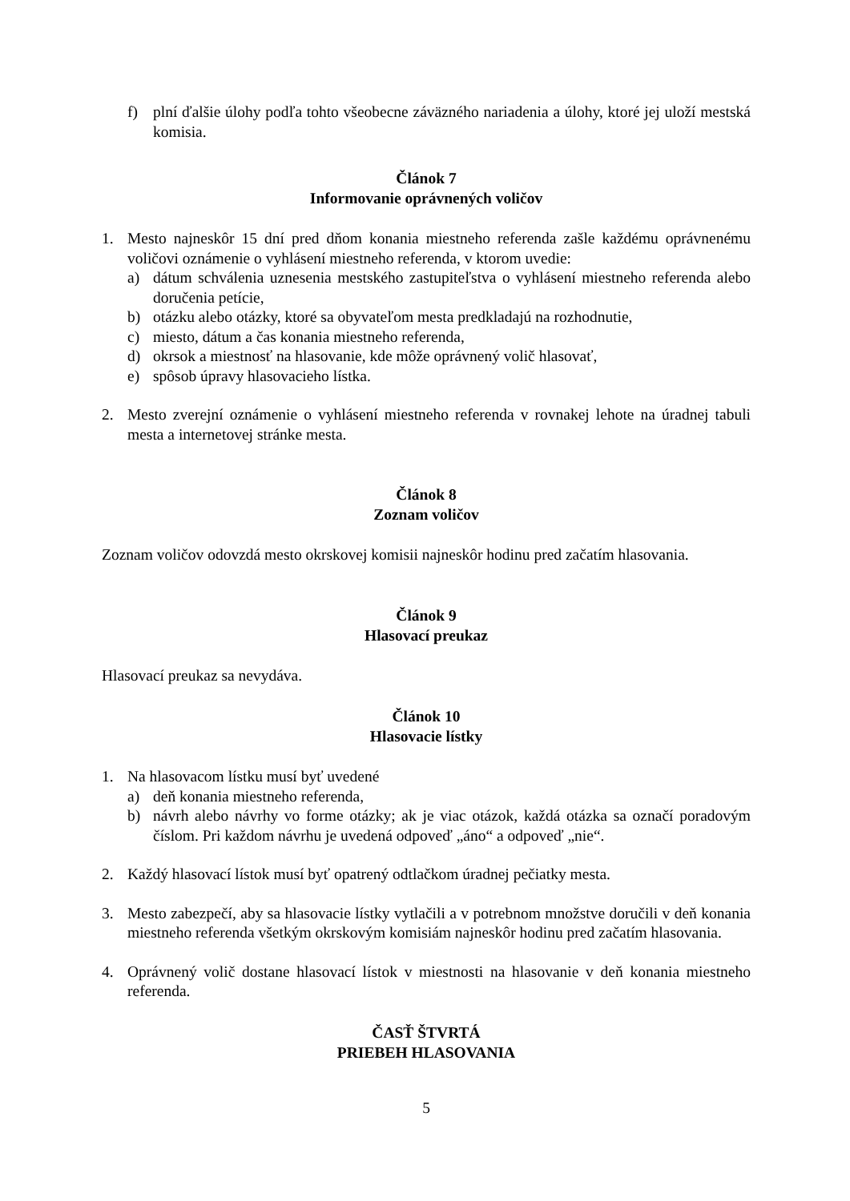f) plní ďalšie úlohy podľa tohto všeobecne záväzného nariadenia a úlohy, ktoré jej uloží mestská komisia.
Článok 7
Informovanie oprávnených voličov
1. Mesto najneskôr 15 dní pred dňom konania miestneho referenda zašle každému oprávnenému voličovi oznámenie o vyhlásení miestneho referenda, v ktorom uvedie:
a) dátum schválenia uznesenia mestského zastupiteľstva o vyhlásení miestneho referenda alebo doručenia petície,
b) otázku alebo otázky, ktoré sa obyvateľom mesta predkladajú na rozhodnutie,
c) miesto, dátum a čas konania miestneho referenda,
d) okrsok a miestnosť na hlasovanie, kde môže oprávnený volič hlasovať,
e) spôsob úpravy hlasovacieho lístka.
2. Mesto zverejní oznámenie o vyhlásení miestneho referenda v rovnakej lehote na úradnej tabuli mesta a internetovej stránke mesta.
Článok 8
Zoznam voličov
Zoznam voličov odovzdá mesto okrskovej komisii najneskôr hodinu pred začatím hlasovania.
Článok 9
Hlasovací preukaz
Hlasovací preukaz sa nevydáva.
Článok 10
Hlasovacie lístky
1. Na hlasovacom lístku musí byť uvedené
a) deň konania miestneho referenda,
b) návrh alebo návrhy vo forme otázky; ak je viac otázok, každá otázka sa označí poradovým číslom. Pri každom návrhu je uvedená odpoveď „áno“ a odpoveď „nie“.
2. Každý hlasovací lístok musí byť opatrený odtlačkom úradnej pečiatky mesta.
3. Mesto zabezpečí, aby sa hlasovacie lístky vytlačili a v potrebnom množstve doručili v deň konania miestneho referenda všetkým okrskovým komisiám najneskôr hodinu pred začatím hlasovania.
4. Oprávnený volič dostane hlasovací lístok v miestnosti na hlasovanie v deň konania miestneho referenda.
ČASŤ ŠTVRTÁ
PRIEBEH HLASOVANIA
5